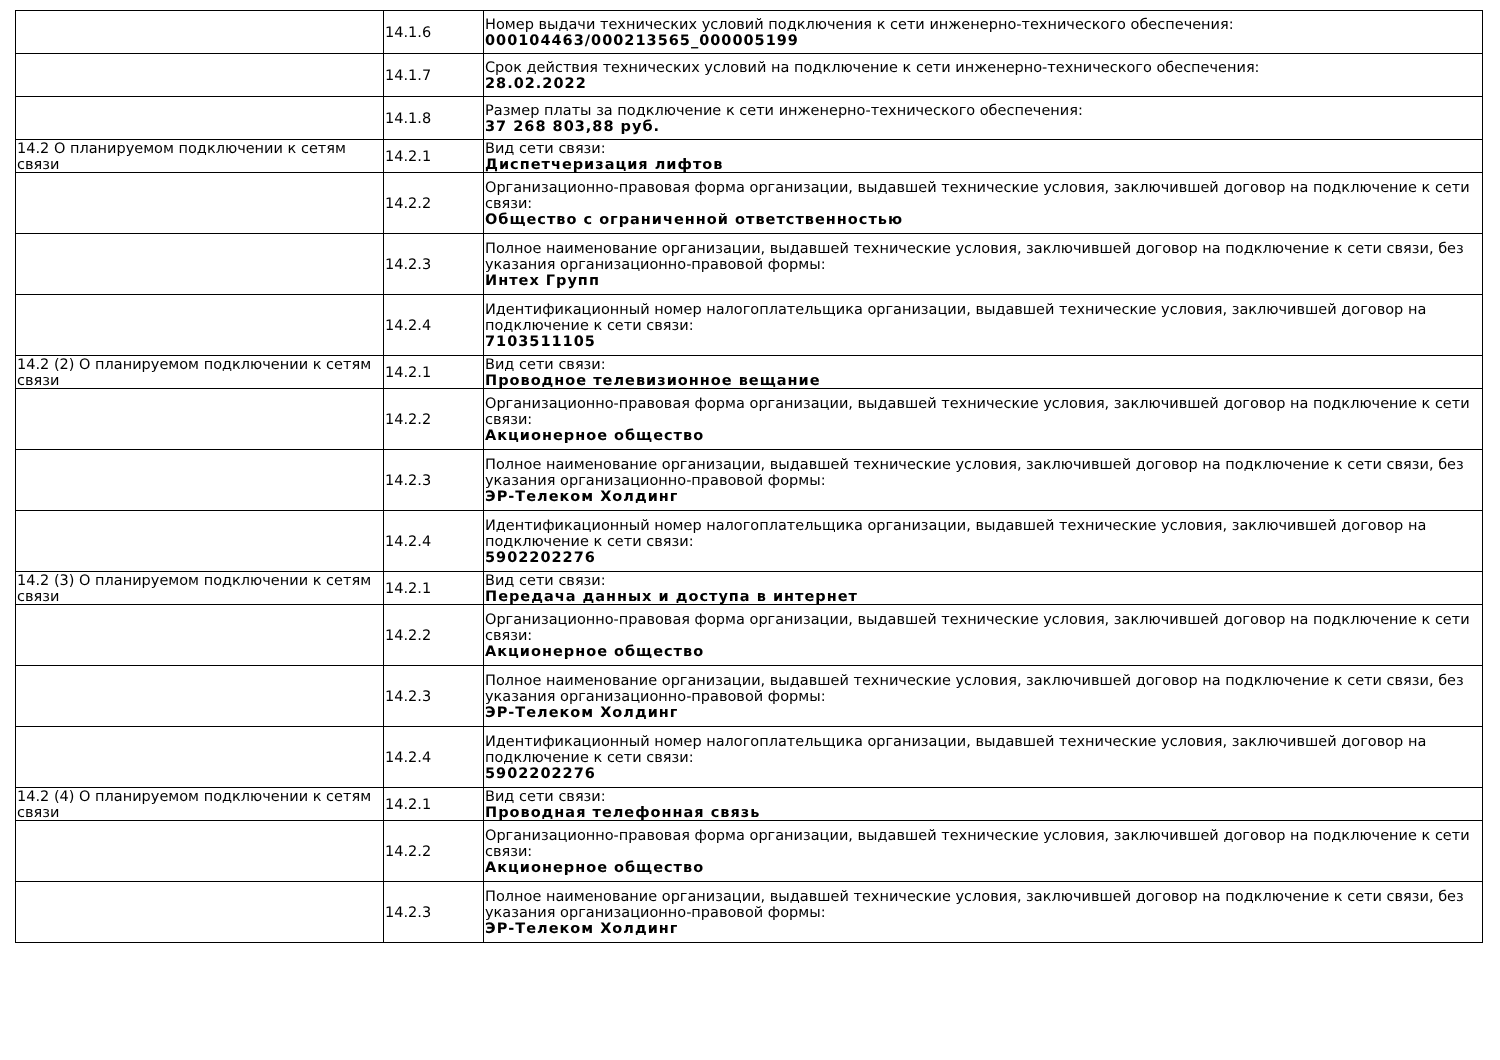| | 14.1.6 | Номер выдачи технических условий подключения к сети инженерно-технического обеспечения: 000104463/000213565_000005199 |
| | 14.1.7 | Срок действия технических условий на подключение к сети инженерно-технического обеспечения: 28.02.2022 |
| | 14.1.8 | Размер платы за подключение к сети инженерно-технического обеспечения: 37 268 803,88 руб. |
| 14.2 О планируемом подключении к сетям связи | 14.2.1 | Вид сети связи: Диспетчеризация лифтов |
| | 14.2.2 | Организационно-правовая форма организации, выдавшей технические условия, заключившей договор на подключение к сети связи: Общество с ограниченной ответственностью |
| | 14.2.3 | Полное наименование организации, выдавшей технические условия, заключившей договор на подключение к сети связи, без указания организационно-правовой формы: Интех Групп |
| | 14.2.4 | Идентификационный номер налогоплательщика организации, выдавшей технические условия, заключившей договор на подключение к сети связи: 7103511105 |
| 14.2 (2) О планируемом подключении к сетям связи | 14.2.1 | Вид сети связи: Проводное телевизионное вещание |
| | 14.2.2 | Организационно-правовая форма организации, выдавшей технические условия, заключившей договор на подключение к сети связи: Акционерное общество |
| | 14.2.3 | Полное наименование организации, выдавшей технические условия, заключившей договор на подключение к сети связи, без указания организационно-правовой формы: ЭР-Телеком Холдинг |
| | 14.2.4 | Идентификационный номер налогоплательщика организации, выдавшей технические условия, заключившей договор на подключение к сети связи: 5902202276 |
| 14.2 (3) О планируемом подключении к сетям связи | 14.2.1 | Вид сети связи: Передача данных и доступа в интернет |
| | 14.2.2 | Организационно-правовая форма организации, выдавшей технические условия, заключившей договор на подключение к сети связи: Акционерное общество |
| | 14.2.3 | Полное наименование организации, выдавшей технические условия, заключившей договор на подключение к сети связи, без указания организационно-правовой формы: ЭР-Телеком Холдинг |
| | 14.2.4 | Идентификационный номер налогоплательщика организации, выдавшей технические условия, заключившей договор на подключение к сети связи: 5902202276 |
| 14.2 (4) О планируемом подключении к сетям связи | 14.2.1 | Вид сети связи: Проводная телефонная связь |
| | 14.2.2 | Организационно-правовая форма организации, выдавшей технические условия, заключившей договор на подключение к сети связи: Акционерное общество |
| | 14.2.3 | Полное наименование организации, выдавшей технические условия, заключившей договор на подключение к сети связи, без указания организационно-правовой формы: ЭР-Телеком Холдинг |